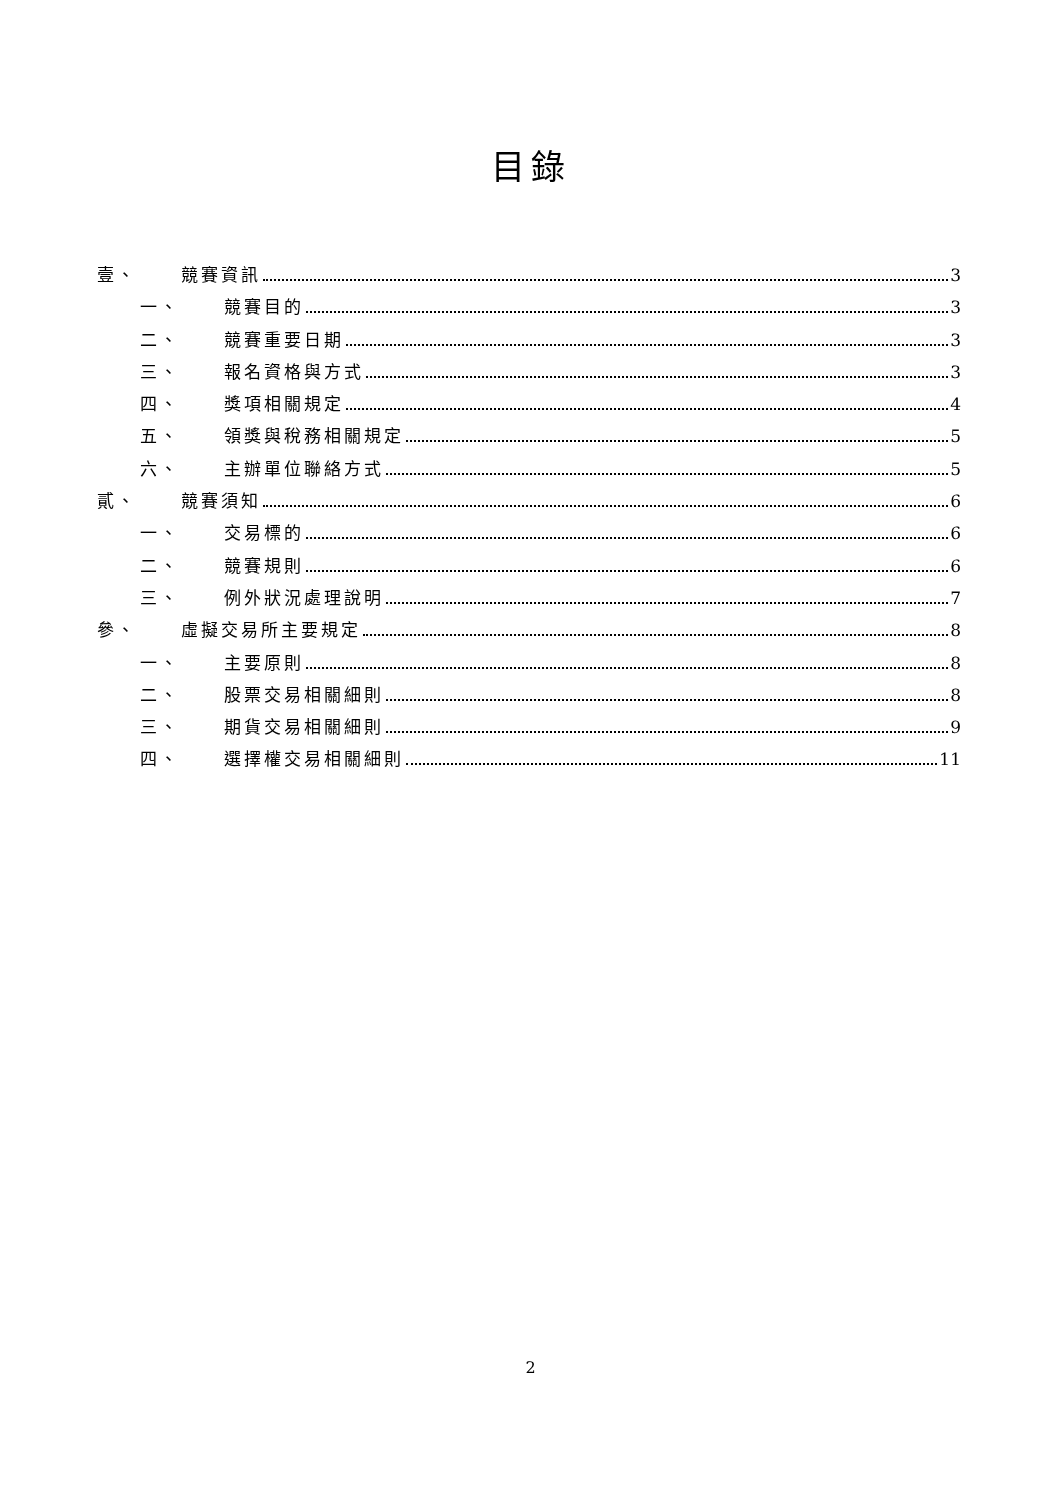目錄
壹、 競賽資訊 3
一、 競賽目的 3
二、 競賽重要日期 3
三、 報名資格與方式 3
四、 獎項相關規定 4
五、 領獎與稅務相關規定 5
六、 主辦單位聯絡方式 5
貳、 競賽須知 6
一、 交易標的 6
二、 競賽規則 6
三、 例外狀況處理說明 7
參、 虛擬交易所主要規定 8
一、 主要原則 8
二、 股票交易相關細則 8
三、 期貨交易相關細則 9
四、 選擇權交易相關細則 11
2